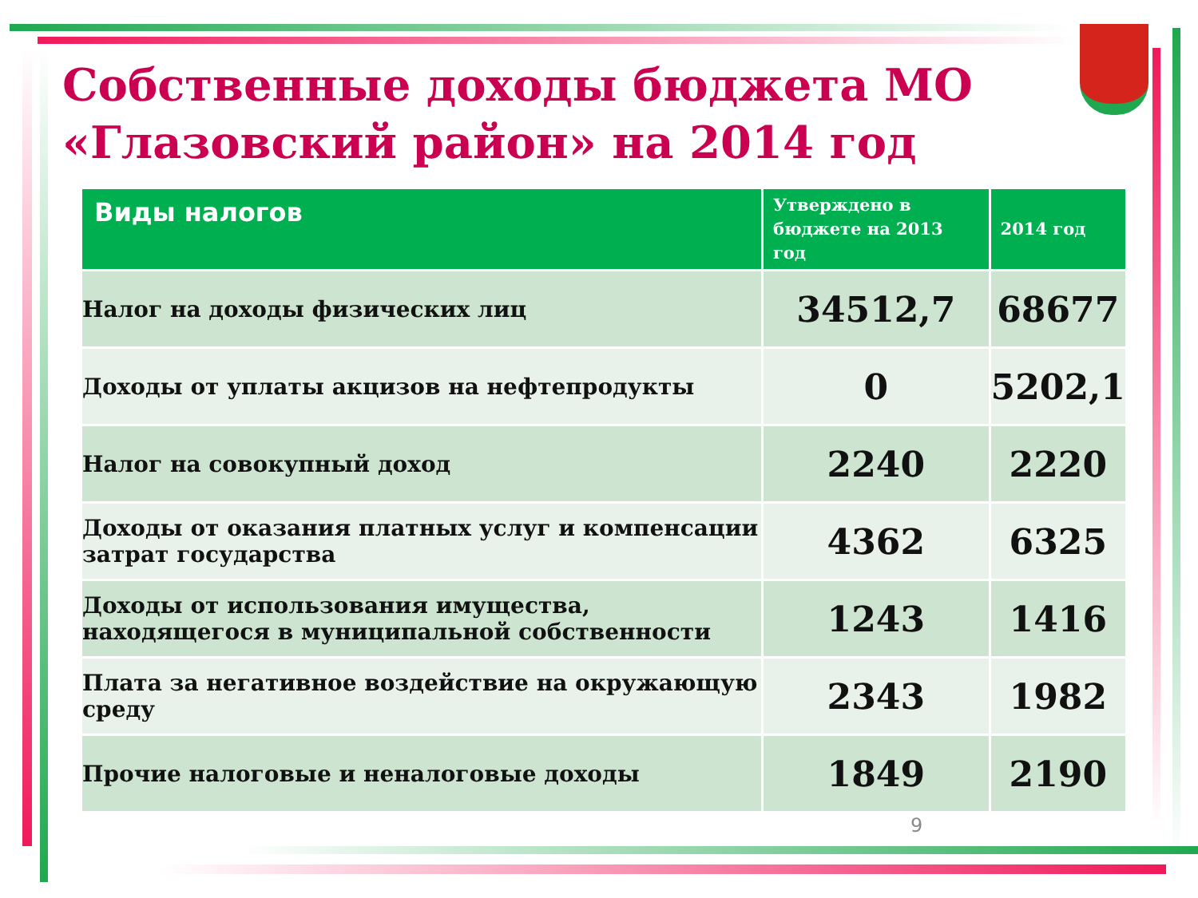Собственные доходы бюджета МО «Глазовский район» на 2014 год
| Виды налогов | Утверждено в бюджете на 2013 год | 2014 год |
| --- | --- | --- |
| Налог на доходы физических лиц | 34512,7 | 68677 |
| Доходы от уплаты акцизов на нефтепродукты | 0 | 5202,1 |
| Налог на совокупный доход | 2240 | 2220 |
| Доходы от оказания платных услуг и компенсации затрат государства | 4362 | 6325 |
| Доходы от использования имущества, находящегося в муниципальной собственности | 1243 | 1416 |
| Плата за негативное воздействие на окружающую среду | 2343 | 1982 |
| Прочие налоговые и неналоговые доходы | 1849 | 2190 |
9